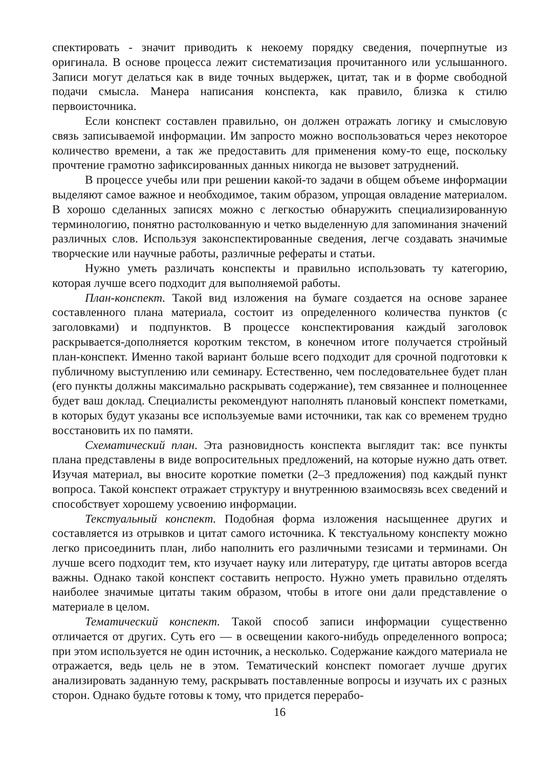спектировать - значит приводить к некоему порядку сведения, почерпнутые из оригинала. В основе процесса лежит систематизация прочитанного или услышанного. Записи могут делаться как в виде точных выдержек, цитат, так и в форме свободной подачи смысла. Манера написания конспекта, как правило, близка к стилю первоисточника.
Если конспект составлен правильно, он должен отражать логику и смысловую связь записываемой информации. Им запросто можно воспользоваться через некоторое количество времени, а так же предоставить для применения кому-то еще, поскольку прочтение грамотно зафиксированных данных никогда не вызовет затруднений.
В процессе учебы или при решении какой-то задачи в общем объеме информации выделяют самое важное и необходимое, таким образом, упрощая овладение материалом. В хорошо сделанных записях можно с легкостью обнаружить специализированную терминологию, понятно растолкованную и четко выделенную для запоминания значений различных слов. Используя законспектированные сведения, легче создавать значимые творческие или научные работы, различные рефераты и статьи.
Нужно уметь различать конспекты и правильно использовать ту категорию, которая лучше всего подходит для выполняемой работы.
План-конспект. Такой вид изложения на бумаге создается на основе заранее составленного плана материала, состоит из определенного количества пунктов (с заголовками) и подпунктов. В процессе конспектирования каждый заголовок раскрывается-дополняется коротким текстом, в конечном итоге получается стройный план-конспект. Именно такой вариант больше всего подходит для срочной подготовки к публичному выступлению или семинару. Естественно, чем последовательнее будет план (его пункты должны максимально раскрывать содержание), тем связаннее и полноценнее будет ваш доклад. Специалисты рекомендуют наполнять плановый конспект пометками, в которых будут указаны все используемые вами источники, так как со временем трудно восстановить их по памяти.
Схематический план. Эта разновидность конспекта выглядит так: все пункты плана представлены в виде вопросительных предложений, на которые нужно дать ответ. Изучая материал, вы вносите короткие пометки (2–3 предложения) под каждый пункт вопроса. Такой конспект отражает структуру и внутреннюю взаимосвязь всех сведений и способствует хорошему усвоению информации.
Текстуальный конспект. Подобная форма изложения насыщеннее других и составляется из отрывков и цитат самого источника. К текстуальному конспекту можно легко присоединить план, либо наполнить его различными тезисами и терминами. Он лучше всего подходит тем, кто изучает науку или литературу, где цитаты авторов всегда важны. Однако такой конспект составить непросто. Нужно уметь правильно отделять наиболее значимые цитаты таким образом, чтобы в итоге они дали представление о материале в целом.
Тематический конспект. Такой способ записи информации существенно отличается от других. Суть его — в освещении какого-нибудь определенного вопроса; при этом используется не один источник, а несколько. Содержание каждого материала не отражается, ведь цель не в этом. Тематический конспект помогает лучше других анализировать заданную тему, раскрывать поставленные вопросы и изучать их с разных сторон. Однако будьте готовы к тому, что придется перерабо-
16